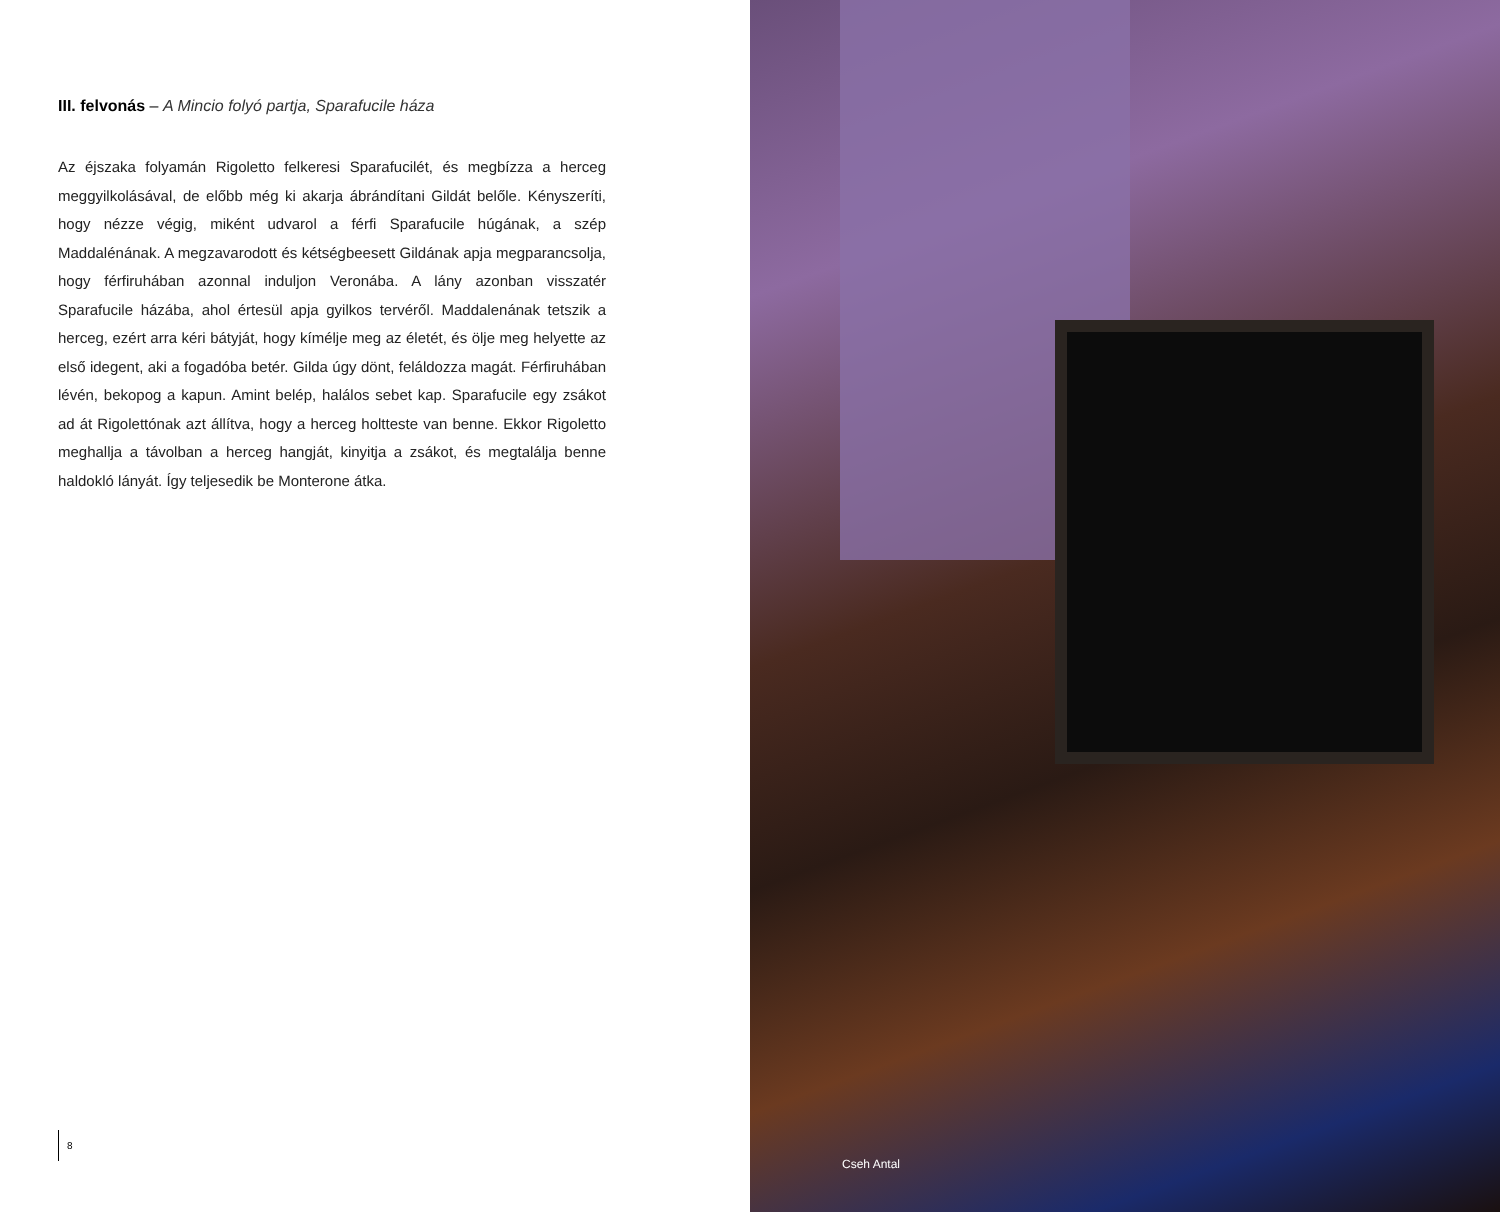III. felvonás – A Mincio folyó partja, Sparafucile háza
Az éjszaka folyamán Rigoletto felkeresi Sparafucilét, és megbízza a herceg meggyilkolásával, de előbb még ki akarja ábrándítani Gildát belőle. Kényszeríti, hogy nézze végig, miként udvarol a férfi Sparafucile húgának, a szép Maddalénának. A megzavarodott és kétségbeesett Gildának apja megparancsolja, hogy férfiruhában azonnal induljon Veronába. A lány azonban visszatér Sparafucile házába, ahol értesül apja gyilkos tervéről. Maddalenának tetszik a herceg, ezért arra kéri bátyját, hogy kímélje meg az életét, és ölje meg helyette az első idegent, aki a fogadóba betér. Gilda úgy dönt, feláldozza magát. Férfiruhában lévén, bekopog a kapun. Amint belép, halálos sebet kap. Sparafucile egy zsákot ad át Rigolettónak azt állítva, hogy a herceg holtteste van benne. Ekkor Rigoletto meghallja a távolban a herceg hangját, kinyitja a zsákot, és megtalálja benne haldokló lányát. Így teljesedik be Monterone átka.
8
Cseh Antal